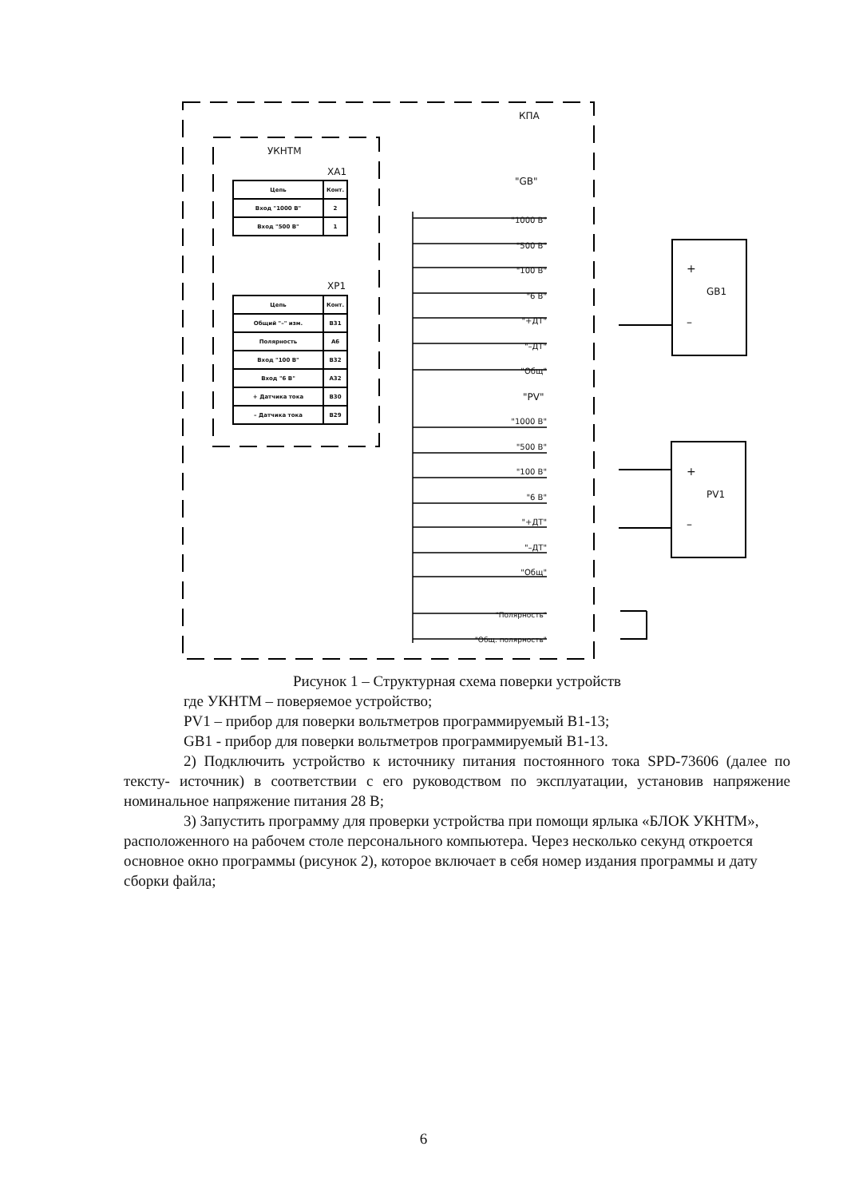Рисунок 1 – Структурная схема поверки устройств
где УКНТМ – поверяемое устройство;
PV1 – прибор для поверки вольтметров программируемый В1-13;
GB1 - прибор для поверки вольтметров программируемый В1-13.
2) Подключить устройство к источнику питания постоянного тока SPD-73606 (далее по тексту- источник) в соответствии с его руководством по эксплуатации, установив напряжение номинальное напряжение питания 28 В;
3) Запустить программу для проверки устройства при помощи ярлыка «БЛОК УКНТМ», расположенного на рабочем столе персонального компьютера. Через несколько секунд откроется основное окно программы (рисунок 2), которое включает в себя номер издания программы и дату сборки файла;
КПА
УКНТМ
XA1
| Цепь | Конт. |
| Вход "1000 В" | 2 |
| Вход "500 В" | 1 |
XP1
| Цепь | Конт. |
| Общий "–" изм. | B31 |
| Полярность | A6 |
| Вход "100 В" | B32 |
| Вход "6 В" | A32 |
| + Датчика тока | B30 |
| – Датчика тока | B29 |
"GB"
"1000 В"
"500 В"
"100 В"
"6 В"
"+ДТ"
"–ДТ"
"Общ"
"PV"
"1000 В"
"500 В"
"100 В"
"6 В"
"+ДТ"
"–ДТ"
"Общ"
"Полярность"
"Общ. полярность"
+
GB1
–
+
PV1
–
6